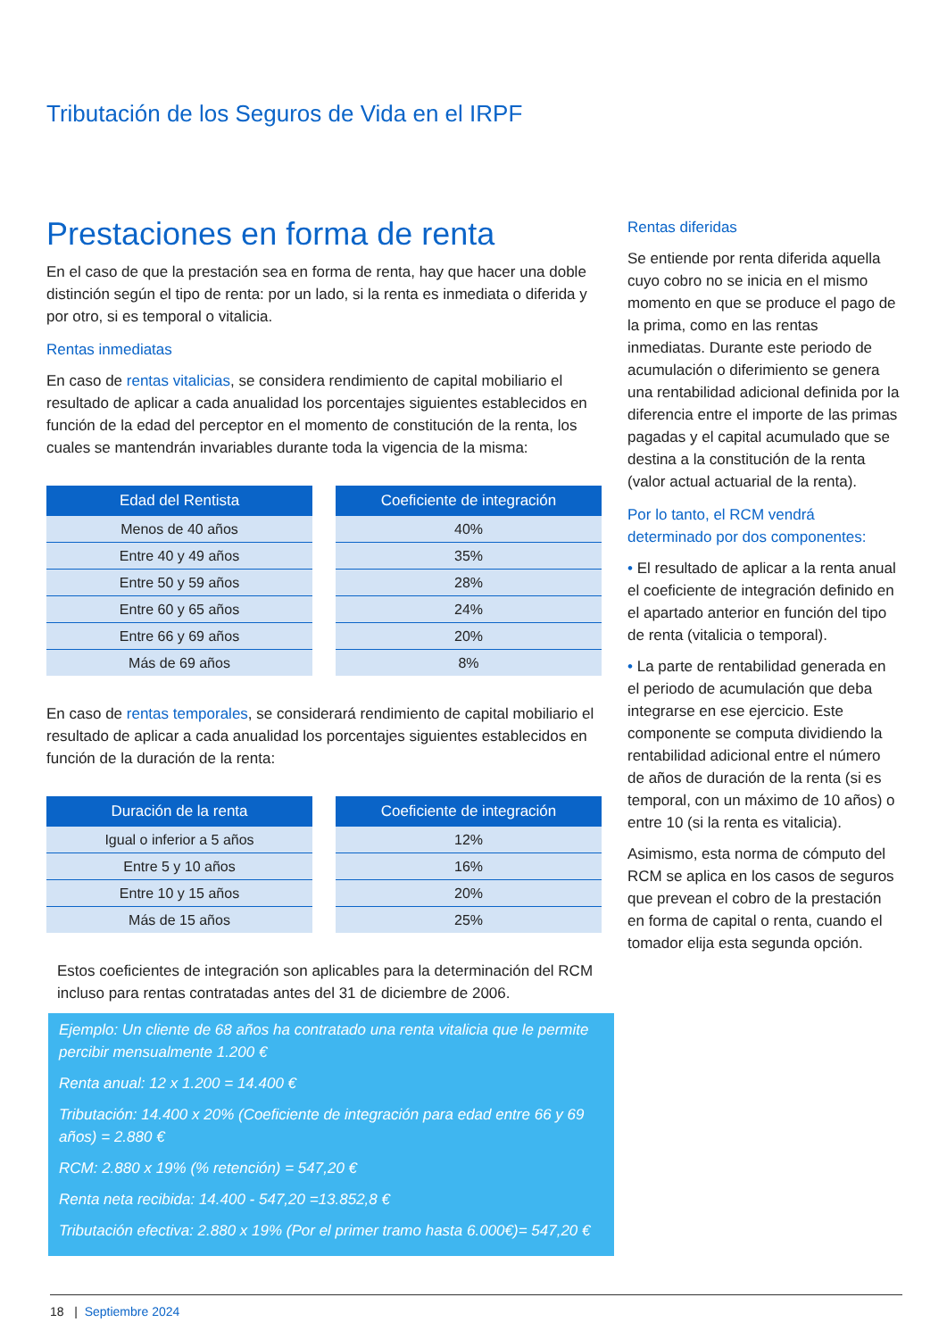Tributación de los Seguros de Vida en el IRPF
Prestaciones en forma de renta
En el caso de que la prestación sea en forma de renta, hay que hacer una doble distinción según el tipo de renta: por un lado, si la renta es inmediata o diferida y por otro, si es temporal o vitalicia.
Rentas inmediatas
En caso de rentas vitalicias, se considera rendimiento de capital mobiliario el resultado de aplicar a cada anualidad los porcentajes siguientes establecidos en función de la edad del perceptor en el momento de constitución de la renta, los cuales se mantendrán invariables durante toda la vigencia de la misma:
| Edad del Rentista |
| --- |
| Menos de 40 años |
| Entre 40 y 49 años |
| Entre 50 y 59 años |
| Entre 60 y 65 años |
| Entre 66 y 69 años |
| Más de 69 años |
| Coeficiente de integración |
| --- |
| 40% |
| 35% |
| 28% |
| 24% |
| 20% |
| 8% |
En caso de rentas temporales, se considerará rendimiento de capital mobiliario el resultado de aplicar a cada anualidad los porcentajes siguientes establecidos en función de la duración de la renta:
| Duración de la renta |
| --- |
| Igual o inferior a 5 años |
| Entre 5 y 10 años |
| Entre 10 y 15 años |
| Más de 15 años |
| Coeficiente de integración |
| --- |
| 12% |
| 16% |
| 20% |
| 25% |
Estos coeficientes de integración son aplicables para la determinación del RCM incluso para rentas contratadas antes del 31 de diciembre de 2006.
Ejemplo: Un cliente de 68 años ha contratado una renta vitalicia que le permite percibir mensualmente 1.200 €
Renta anual: 12 x 1.200 = 14.400 €
Tributación: 14.400 x 20% (Coeficiente de integración para edad entre 66 y 69 años) = 2.880 €
RCM: 2.880 x 19% (% retención) = 547,20 €
Renta neta recibida: 14.400 - 547,20 =13.852,8 €
Tributación efectiva: 2.880 x 19% (Por el primer tramo hasta 6.000€)= 547,20 €
Rentas diferidas
Se entiende por renta diferida aquella cuyo cobro no se inicia en el mismo momento en que se produce el pago de la prima, como en las rentas inmediatas. Durante este periodo de acumulación o diferimiento se genera una rentabilidad adicional definida por la diferencia entre el importe de las primas pagadas y el capital acumulado que se destina a la constitución de la renta (valor actual actuarial de la renta).
Por lo tanto, el RCM vendrá determinado por dos componentes:
• El resultado de aplicar a la renta anual el coeficiente de integración definido en el apartado anterior en función del tipo de renta (vitalicia o temporal).
• La parte de rentabilidad generada en el periodo de acumulación que deba integrarse en ese ejercicio. Este componente se computa dividiendo la rentabilidad adicional entre el número de años de duración de la renta (si es temporal, con un máximo de 10 años) o entre 10 (si la renta es vitalicia).
Asimismo, esta norma de cómputo del RCM se aplica en los casos de seguros que prevean el cobro de la prestación en forma de capital o renta, cuando el tomador elija esta segunda opción.
18 | Septiembre 2024